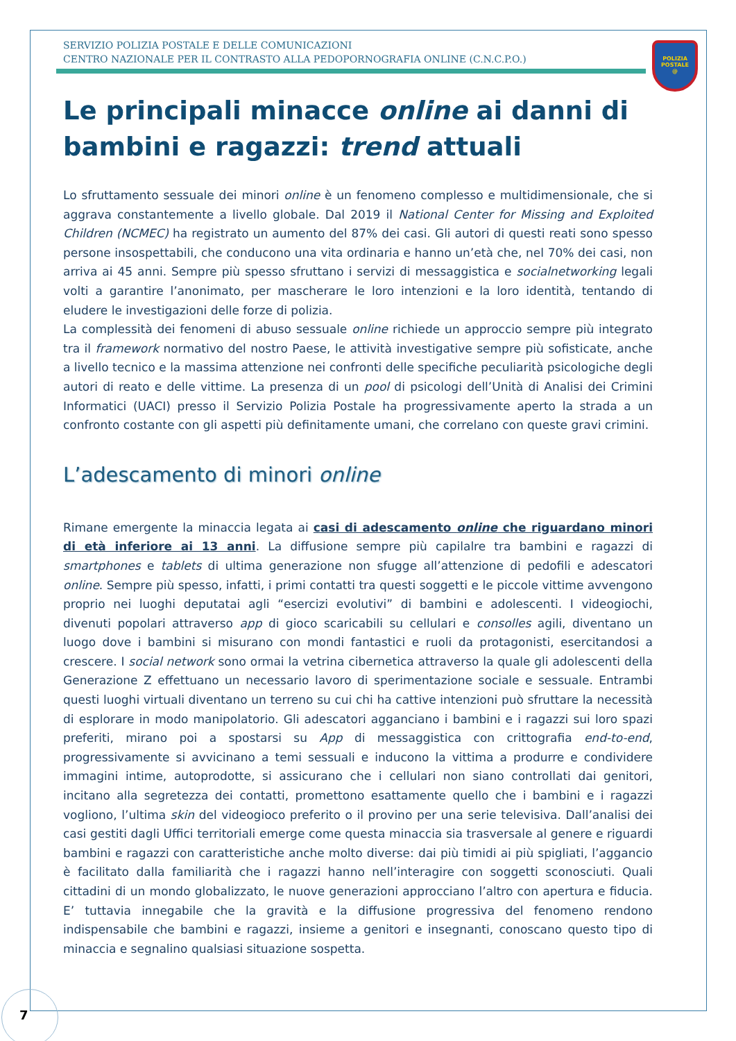POLIZIA
POSTALE
@
SERVIZIO POLIZIA POSTALE E DELLE COMUNICAZIONI
CENTRO NAZIONALE PER IL CONTRASTO ALLA PEDOPORNOGRAFIA ONLINE (C.N.C.P.O.)
Le principali minacce online ai danni di bambini e ragazzi: trend attuali
Lo sfruttamento sessuale dei minori online è un fenomeno complesso e multidimensionale, che si aggrava constantemente a livello globale. Dal 2019 il National Center for Missing and Exploited Children (NCMEC) ha registrato un aumento del 87% dei casi. Gli autori di questi reati sono spesso persone insospettabili, che conducono una vita ordinaria e hanno un’età che, nel 70% dei casi, non arriva ai 45 anni. Sempre più spesso sfruttano i servizi di messaggistica e socialnetworking legali volti a garantire l’anonimato, per mascherare le loro intenzioni e la loro identità, tentando di eludere le investigazioni delle forze di polizia.
La complessità dei fenomeni di abuso sessuale online richiede un approccio sempre più integrato tra il framework normativo del nostro Paese, le attività investigative sempre più sofisticate, anche a livello tecnico e la massima attenzione nei confronti delle specifiche peculiarità psicologiche degli autori di reato e delle vittime. La presenza di un pool di psicologi dell’Unità di Analisi dei Crimini Informatici (UACI) presso il Servizio Polizia Postale ha progressivamente aperto la strada a un confronto costante con gli aspetti più definitamente umani, che correlano con queste gravi crimini.
L’adescamento di minori online
Rimane emergente la minaccia legata ai casi di adescamento online che riguardano minori di età inferiore ai 13 anni. La diffusione sempre più capilalre tra bambini e ragazzi di smartphones e tablets di ultima generazione non sfugge all’attenzione di pedofili e adescatori online. Sempre più spesso, infatti, i primi contatti tra questi soggetti e le piccole vittime avvengono proprio nei luoghi deputatai agli “esercizi evolutivi” di bambini e adolescenti. I videogiochi, divenuti popolari attraverso app di gioco scaricabili su cellulari e consolles agili, diventano un luogo dove i bambini si misurano con mondi fantastici e ruoli da protagonisti, esercitandosi a crescere. I social network sono ormai la vetrina cibernetica attraverso la quale gli adolescenti della Generazione Z effettuano un necessario lavoro di sperimentazione sociale e sessuale. Entrambi questi luoghi virtuali diventano un terreno su cui chi ha cattive intenzioni può sfruttare la necessità di esplorare in modo manipolatorio. Gli adescatori agganciano i bambini e i ragazzi sui loro spazi preferiti, mirano poi a spostarsi su App di messaggistica con crittografia end-to-end, progressivamente si avvicinano a temi sessuali e inducono la vittima a produrre e condividere immagini intime, autoprodotte, si assicurano che i cellulari non siano controllati dai genitori, incitano alla segretezza dei contatti, promettono esattamente quello che i bambini e i ragazzi vogliono, l’ultima skin del videogioco preferito o il provino per una serie televisiva. Dall’analisi dei casi gestiti dagli Uffici territoriali emerge come questa minaccia sia trasversale al genere e riguardi bambini e ragazzi con caratteristiche anche molto diverse: dai più timidi ai più spigliati, l’aggancio è facilitato dalla familiarità che i ragazzi hanno nell’interagire con soggetti sconosciuti. Quali cittadini di un mondo globalizzato, le nuove generazioni approcciano l’altro con apertura e fiducia. E’ tuttavia innegabile che la gravità e la diffusione progressiva del fenomeno rendono indispensabile che bambini e ragazzi, insieme a genitori e insegnanti, conoscano questo tipo di minaccia e segnalino qualsiasi situazione sospetta.
7